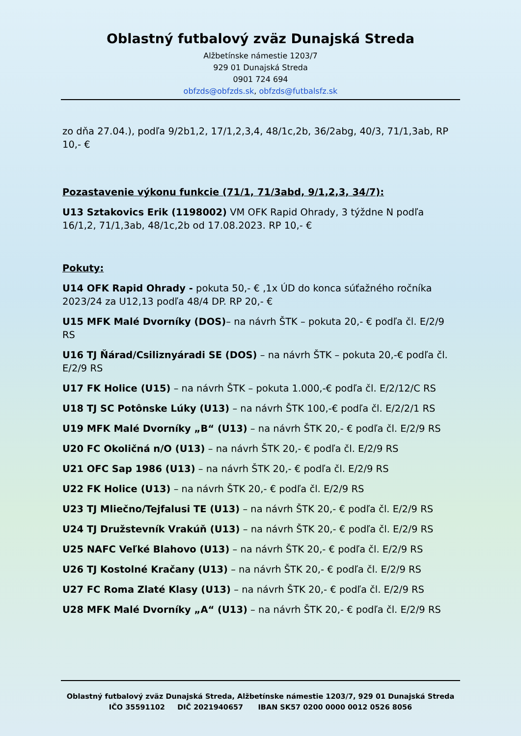Oblastný futbalový zväz Dunajská Streda
Alžbetínske námestie 1203/7
929 01 Dunajská Streda
0901 724 694
obfzds@obfzds.sk, obfzds@futbalsfz.sk
zo dňa 27.04.), podľa 9/2b1,2, 17/1,2,3,4, 48/1c,2b, 36/2abg, 40/3, 71/1,3ab, RP 10,- €
Pozastavenie výkonu funkcie (71/1, 71/3abd, 9/1,2,3, 34/7):
U13 Sztakovics Erik (1198002) VM OFK Rapid Ohrady, 3 týždne N podľa 16/1,2, 71/1,3ab, 48/1c,2b od 17.08.2023. RP 10,- €
Pokuty:
U14 OFK Rapid Ohrady - pokuta 50,- € ,1x ÚD do konca súťažného ročníka 2023/24 za U12,13 podľa 48/4 DP. RP 20,- €
U15 MFK Malé Dvorníky (DOS)– na návrh ŠTK – pokuta 20,- € podľa čl. E/2/9 RS
U16 TJ Ňárad/Csiliznyáradi SE (DOS) – na návrh ŠTK – pokuta 20,-€ podľa čl. E/2/9 RS
U17 FK Holice (U15) – na návrh ŠTK – pokuta 1.000,-€ podľa čl. E/2/12/C RS
U18 TJ SC Potônske Lúky (U13) – na návrh ŠTK 100,-€ podľa čl. E/2/2/1 RS
U19 MFK Malé Dvorníky „B“ (U13) – na návrh ŠTK 20,- € podľa čl. E/2/9 RS
U20 FC Okoličná n/O (U13) – na návrh ŠTK 20,- € podľa čl. E/2/9 RS
U21 OFC Sap 1986 (U13) – na návrh ŠTK 20,- € podľa čl. E/2/9 RS
U22 FK Holice (U13) – na návrh ŠTK 20,- € podľa čl. E/2/9 RS
U23 TJ Mliečno/Tejfalusi TE (U13) – na návrh ŠTK 20,- € podľa čl. E/2/9 RS
U24 TJ Družstevník Vrakúň (U13) – na návrh ŠTK 20,- € podľa čl. E/2/9 RS
U25 NAFC Veľké Blahovo (U13) – na návrh ŠTK 20,- € podľa čl. E/2/9 RS
U26 TJ Kostolné Kračany (U13) – na návrh ŠTK 20,- € podľa čl. E/2/9 RS
U27 FC Roma Zlaté Klasy (U13) – na návrh ŠTK 20,- € podľa čl. E/2/9 RS
U28 MFK Malé Dvorníky „A“ (U13) – na návrh ŠTK 20,- € podľa čl. E/2/9 RS
Oblastný futbalový zväz Dunajská Streda, Alžbetínske námestie 1203/7, 929 01 Dunajská Streda
IČO 35591102 DIČ 2021940657 IBAN SK57 0200 0000 0012 0526 8056